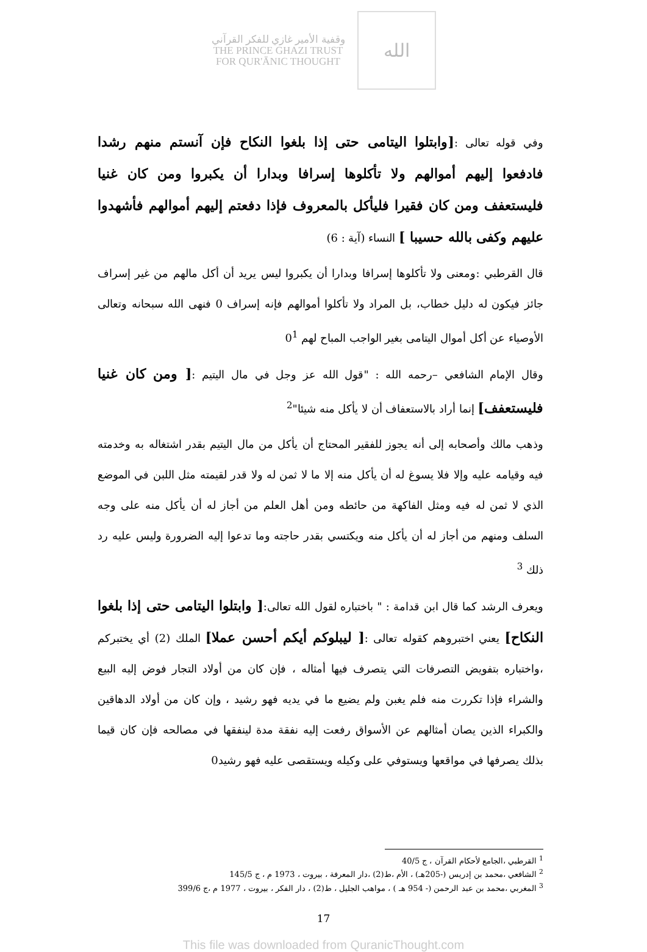وقفية الأمير غازي للفكر القرآني
THE PRINCE GHAZI TRUST
FOR QUR'ĀNIC THOUGHT
الله
وفي قوله تعالى :[وابتلوا اليتامى حتى إذا بلغوا النكاح فإن آنستم منهم رشدا فادفعوا إليهم أموالهم ولا تأكلوها إسرافا وبدارا أن يكبروا ومن كان غنيا فليستعفف ومن كان فقيرا فليأكل بالمعروف فإذا دفعتم إليهم أموالهم فأشهدوا عليهم وكفى بالله حسيبا ] النساء (آية : 6)
قال القرطبي :ومعنى ولا تأكلوها إسرافا وبدارا أن يكبروا ليس يريد أن أكل مالهم من غير إسراف جائز فيكون له دليل خطاب، بل المراد ولا تأكلوا أموالهم فإنه إسراف 0 فنهى الله سبحانه وتعالى الأوصياء عن أكل أموال اليتامى بغير الواجب المباح لهم 0<sup>1</sup>
وقال الإمام الشافعي –رحمه الله : "قول الله عز وجل في مال اليتيم :[ ومن كان غنيا فليستعفف] إنما أراد بالاستعفاف أن لا يأكل منه شيئا"<sup>2</sup>
وذهب مالك وأصحابه إلى أنه يجوز للفقير المحتاج أن يأكل من مال اليتيم بقدر اشتغاله به وخدمته فيه وقيامه عليه وإلا فلا يسوغ له أن يأكل منه إلا ما لا ثمن له ولا قدر لقيمته مثل اللبن في الموضع الذي لا ثمن له فيه ومثل الفاكهة من حائطه ومن أهل العلم من أجاز له أن يأكل منه على وجه السلف ومنهم من أجاز له أن يأكل منه ويكتسي بقدر حاجته وما تدعوا إليه الضرورة وليس عليه رد ذلك <sup>3</sup>
ويعرف الرشد كما قال ابن قدامة : " باختباره لقول الله تعالى:[ وابتلوا اليتامى حتى إذا بلغوا النكاح] يعني اختبروهم كقوله تعالى :[ ليبلوكم أيكم أحسن عملا] الملك (2) أي يختبركم ،واختباره بتفويض التصرفات التي يتصرف فيها أمثاله ، فإن كان من أولاد التجار فوض إليه البيع والشراء فإذا تكررت منه فلم يغبن ولم يضيع ما في يديه فهو رشيد ، وإن كان من أولاد الدهاقين والكبراء الذين يصان أمثالهم عن الأسواق رفعت إليه نفقة مدة لينفقها في مصالحه فإن كان قيما بذلك يصرفها في مواقعها ويستوفي على وكيله ويستقصى عليه فهو رشيد0
<sup>1</sup> القرطبي ،الجامع لأحكام القرآن ، ج 40/5
<sup>2</sup> الشافعي ،محمد بن إدريس (-205هـ) ، الأم ،ط(2) ،دار المعرفة ، بيروت ، 1973 م ، ج 145/5
<sup>3</sup> المغربي ،محمد بن عبد الرحمن (- 954 هـ ) ، مواهب الجليل ، ط(2) ، دار الفكر ، بيروت ، 1977 م ،ج 399/6
17
This file was downloaded from QuranicThought.com